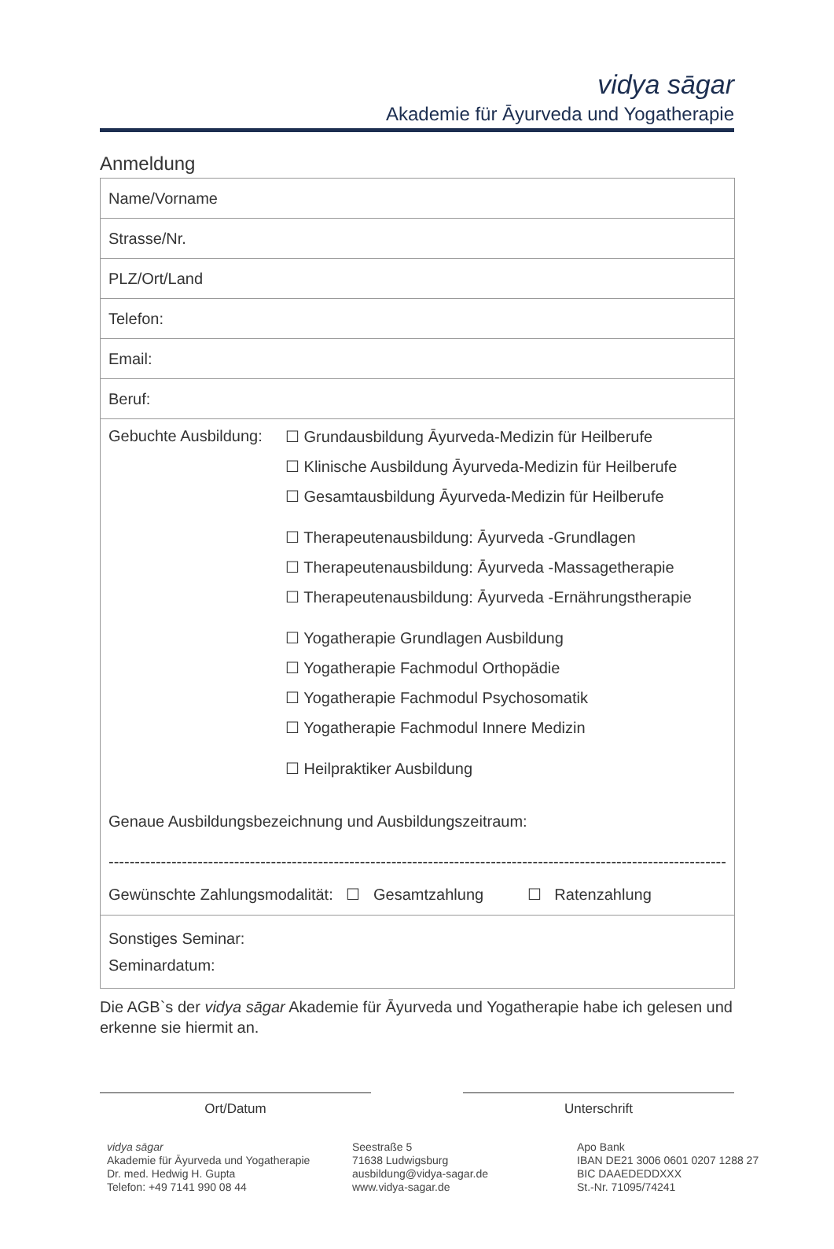vidya sāgar
Akademie für Āyurveda und Yogatherapie
Anmeldung
| Name/Vorname |
| Strasse/Nr. |
| PLZ/Ort/Land |
| Telefon: |
| Email: |
| Beruf: |
| Gebuchte Ausbildung: ☐ Grundausbildung Āyurveda-Medizin für Heilberufe ☐ Klinische Ausbildung Āyurveda-Medizin für Heilberufe ☐ Gesamtausbildung Āyurveda-Medizin für Heilberufe ☐ Therapeutenausbildung: Āyurveda -Grundlagen ☐ Therapeutenausbildung: Āyurveda -Massagetherapie ☐ Therapeutenausbildung: Āyurveda -Ernährungstherapie ☐ Yogatherapie Grundlagen Ausbildung ☐ Yogatherapie Fachmodul Orthopädie ☐ Yogatherapie Fachmodul Psychosomatik ☐ Yogatherapie Fachmodul Innere Medizin ☐ Heilpraktiker Ausbildung Genaue Ausbildungsbezeichnung und Ausbildungszeitraum: ---------------------------------------------------------------------------------------------------------------------- Gewünschte Zahlungsmodalität: ☐ Gesamtzahlung ☐ Ratenzahlung |
| Sonstiges Seminar: Seminardatum: |
Die AGB`s der vidya sāgar Akademie für Āyurveda und Yogatherapie habe ich gelesen und erkenne sie hiermit an.
Ort/Datum Unterschrift
vidya sāgar
Akademie für Āyurveda und Yogatherapie
Dr. med. Hedwig H. Gupta
Telefon: +49 7141 990 08 44
Seestraße 5
71638 Ludwigsburg
ausbildung@vidya-sagar.de
www.vidya-sagar.de
Apo Bank
IBAN DE21 3006 0601 0207 1288 27
BIC DAAEDEDDXXX
St.-Nr. 71095/74241